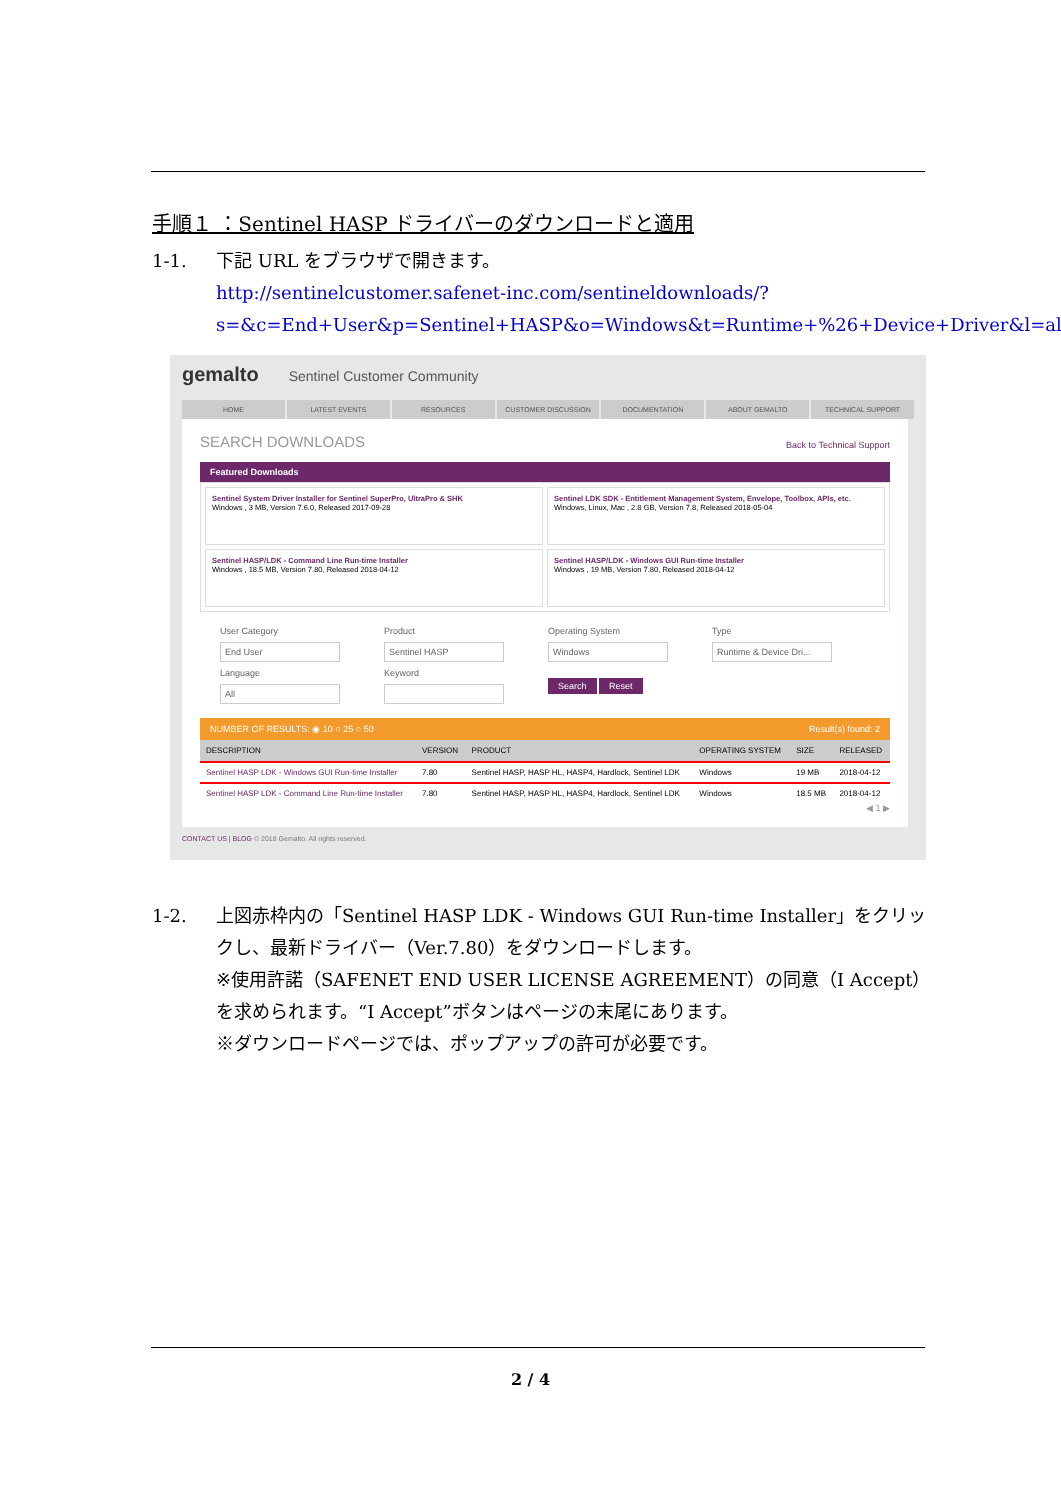手順１ ：Sentinel HASP ドライバーのダウンロードと適用
1-1. 下記 URL をブラウザで開きます。
http://sentinelcustomer.safenet-inc.com/sentineldownloads/?s=&c=End+User&p=Sentinel+HASP&o=Windows&t=Runtime+%26+Device+Driver&l=all
gemalto Sentinel Customer Community
HOME LATEST EVENTS RESOURCES CUSTOMER DISCUSSION DOCUMENTATION ABOUT GEMALTO TECHNICAL SUPPORT
SEARCH DOWNLOADS Back to Technical Support
Featured Downloads
Sentinel System Driver Installer for Sentinel SuperPro, UltraPro & SHK
Windows , 3 MB, Version 7.6.0, Released 2017-09-28
Sentinel LDK SDK - Entitlement Management System, Envelope, Toolbox, APIs, etc.
Windows, Linux, Mac , 2.8 GB, Version 7.8, Released 2018-05-04
Sentinel HASP/LDK - Command Line Run-time Installer
Windows , 18.5 MB, Version 7.80, Released 2018-04-12
Sentinel HASP/LDK - Windows GUI Run-time Installer
Windows , 19 MB, Version 7.80, Released 2018-04-12
User Category
End User
Product
Sentinel HASP
Operating System
Windows
Type
Runtime & Device Dri...
Language
All
Keyword
Search Reset
NUMBER OF RESULTS: ◉ 10 ○ 25 ○ 50 Result(s) found: 2
| DESCRIPTION | VERSION | PRODUCT | OPERATING SYSTEM | SIZE | RELEASED |
| --- | --- | --- | --- | --- | --- |
| Sentinel HASP LDK - Windows GUI Run-time Installer | 7.80 | Sentinel HASP, HASP HL, HASP4, Hardlock, Sentinel LDK | Windows | 19 MB | 2018-04-12 |
| Sentinel HASP LDK - Command Line Run-time Installer | 7.80 | Sentinel HASP, HASP HL, HASP4, Hardlock, Sentinel LDK | Windows | 18.5 MB | 2018-04-12 |
◀ 1 ▶
CONTACT US | BLOG © 2018 Gemalto. All rights reserved.
1-2. 上図赤枠内の「Sentinel HASP LDK - Windows GUI Run-time Installer」をクリックし、最新ドライバー（Ver.7.80）をダウンロードします。
※使用許諾（SAFENET END USER LICENSE AGREEMENT）の同意（I Accept）を求められます。“I Accept”ボタンはページの末尾にあります。
※ダウンロードページでは、ポップアップの許可が必要です。
2 / 4